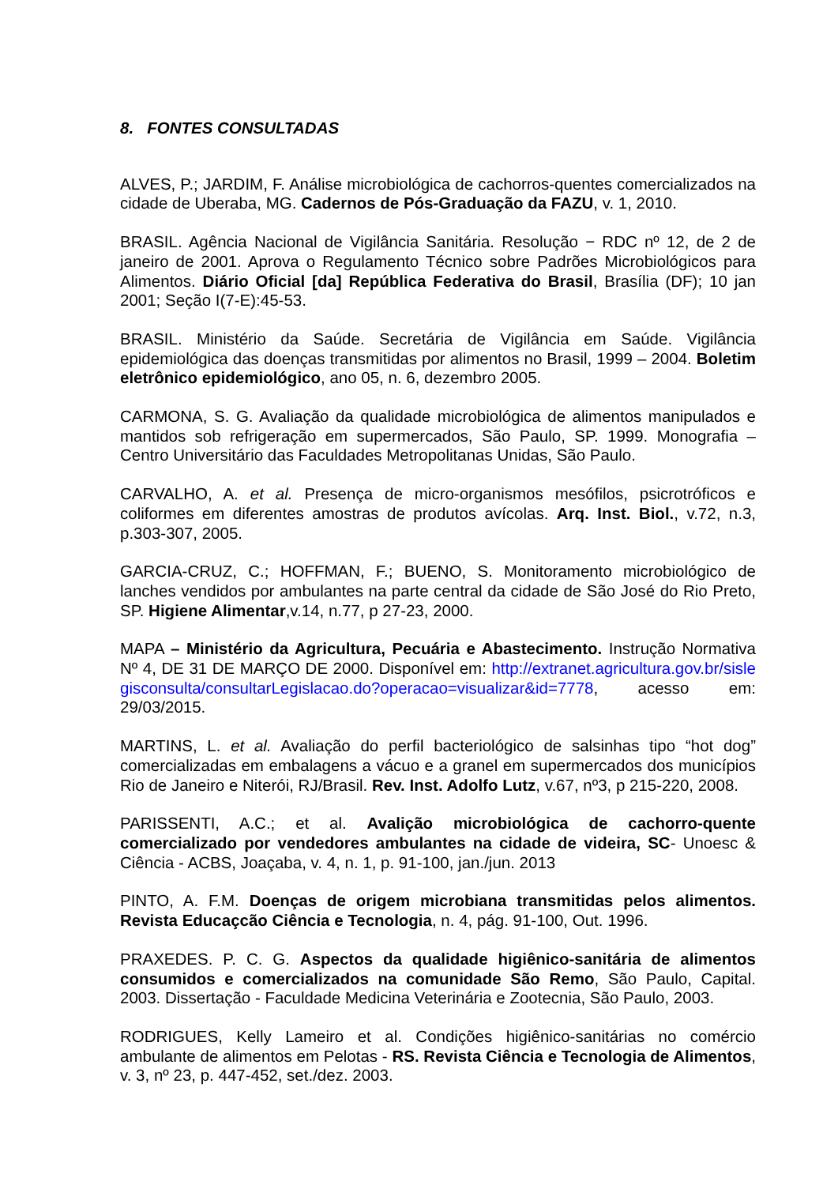8. FONTES CONSULTADAS
ALVES, P.; JARDIM, F. Análise microbiológica de cachorros-quentes comercializados na cidade de Uberaba, MG. Cadernos de Pós-Graduação da FAZU, v. 1, 2010.
BRASIL. Agência Nacional de Vigilância Sanitária. Resolução − RDC nº 12, de 2 de janeiro de 2001. Aprova o Regulamento Técnico sobre Padrões Microbiológicos para Alimentos. Diário Oficial [da] República Federativa do Brasil, Brasília (DF); 10 jan 2001; Seção I(7-E):45-53.
BRASIL. Ministério da Saúde. Secretária de Vigilância em Saúde. Vigilância epidemiológica das doenças transmitidas por alimentos no Brasil, 1999 – 2004. Boletim eletrônico epidemiológico, ano 05, n. 6, dezembro 2005.
CARMONA, S. G. Avaliação da qualidade microbiológica de alimentos manipulados e mantidos sob refrigeração em supermercados, São Paulo, SP. 1999. Monografia – Centro Universitário das Faculdades Metropolitanas Unidas, São Paulo.
CARVALHO, A. et al. Presença de micro-organismos mesófilos, psicrotróficos e coliformes em diferentes amostras de produtos avícolas. Arq. Inst. Biol., v.72, n.3, p.303-307, 2005.
GARCIA-CRUZ, C.; HOFFMAN, F.; BUENO, S. Monitoramento microbiológico de lanches vendidos por ambulantes na parte central da cidade de São José do Rio Preto, SP. Higiene Alimentar,v.14, n.77, p 27-23, 2000.
MAPA – Ministério da Agricultura, Pecuária e Abastecimento. Instrução Normativa Nº 4, DE 31 DE MARÇO DE 2000. Disponível em: http://extranet.agricultura.gov.br/sislegisconsulta/consultarLegislacao.do?operacao=visualizar&id=7778, acesso em: 29/03/2015.
MARTINS, L. et al. Avaliação do perfil bacteriológico de salsinhas tipo “hot dog” comercializadas em embalagens a vácuo e a granel em supermercados dos municípios Rio de Janeiro e Niterói, RJ/Brasil. Rev. Inst. Adolfo Lutz, v.67, nº3, p 215-220, 2008.
PARISSENTI, A.C.; et al. Avalição microbiológica de cachorro-quente comercializado por vendedores ambulantes na cidade de videira, SC- Unoesc & Ciência - ACBS, Joaçaba, v. 4, n. 1, p. 91-100, jan./jun. 2013
PINTO, A. F.M. Doenças de origem microbiana transmitidas pelos alimentos. Revista Educaçcão Ciência e Tecnologia, n. 4, pág. 91-100, Out. 1996.
PRAXEDES. P. C. G. Aspectos da qualidade higiênico-sanitária de alimentos consumidos e comercializados na comunidade São Remo, São Paulo, Capital. 2003. Dissertação - Faculdade Medicina Veterinária e Zootecnia, São Paulo, 2003.
RODRIGUES, Kelly Lameiro et al. Condições higiênico-sanitárias no comércio ambulante de alimentos em Pelotas - RS. Revista Ciência e Tecnologia de Alimentos, v. 3, nº 23, p. 447-452, set./dez. 2003.